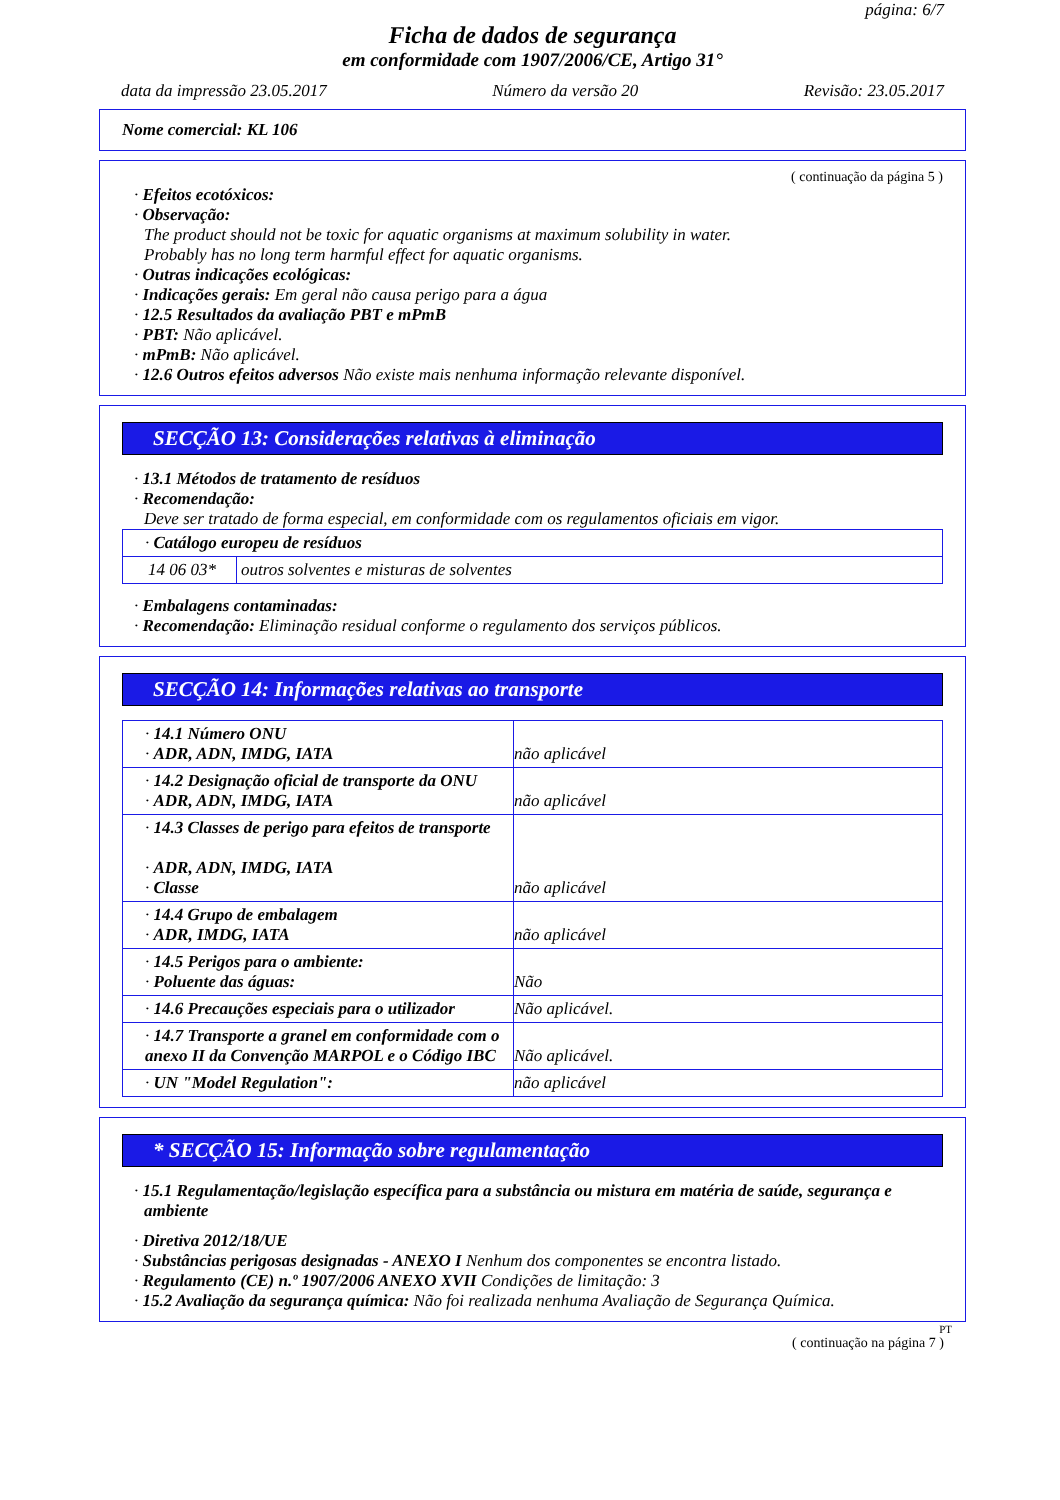página: 6/7
Ficha de dados de segurança
em conformidade com 1907/2006/CE, Artigo 31°
data da impressão 23.05.2017 Número da versão 20 Revisão: 23.05.2017
Nome comercial: KL 106
( continuação da página 5 )
· Efeitos ecotóxicos:
· Observação:
The product should not be toxic for aquatic organisms at maximum solubility in water.
Probably has no long term harmful effect for aquatic organisms.
· Outras indicações ecológicas:
· Indicações gerais: Em geral não causa perigo para a água
· 12.5 Resultados da avaliação PBT e mPmB
· PBT: Não aplicável.
· mPmB: Não aplicável.
· 12.6 Outros efeitos adversos Não existe mais nenhuma informação relevante disponível.
SECÇÃO 13: Considerações relativas à eliminação
· 13.1 Métodos de tratamento de resíduos
· Recomendação:
Deve ser tratado de forma especial, em conformidade com os regulamentos oficiais em vigor.
| · Catálogo europeu de resíduos | |
| 14 06 03* | outros solventes e misturas de solventes |
· Embalagens contaminadas:
· Recomendação: Eliminação residual conforme o regulamento dos serviços públicos.
SECÇÃO 14: Informações relativas ao transporte
| · 14.1 Número ONU · ADR, ADN, IMDG, IATA | não aplicável |
| · 14.2 Designação oficial de transporte da ONU · ADR, ADN, IMDG, IATA | não aplicável |
| · 14.3 Classes de perigo para efeitos de transporte · ADR, ADN, IMDG, IATA · Classe | não aplicável |
| · 14.4 Grupo de embalagem · ADR, IMDG, IATA | não aplicável |
| · 14.5 Perigos para o ambiente: · Poluente das águas: | Não |
| · 14.6 Precauções especiais para o utilizador | Não aplicável. |
| · 14.7 Transporte a granel em conformidade com o anexo II da Convenção MARPOL e o Código IBC | Não aplicável. |
| · UN "Model Regulation": | não aplicável |
* SECÇÃO 15: Informação sobre regulamentação
· 15.1 Regulamentação/legislação específica para a substância ou mistura em matéria de saúde, segurança e ambiente
· Diretiva 2012/18/UE
· Substâncias perigosas designadas - ANEXO I Nenhum dos componentes se encontra listado.
· Regulamento (CE) n.º 1907/2006 ANEXO XVII Condições de limitação: 3
· 15.2 Avaliação da segurança química: Não foi realizada nenhuma Avaliação de Segurança Química.
PT
( continuação na página 7 )